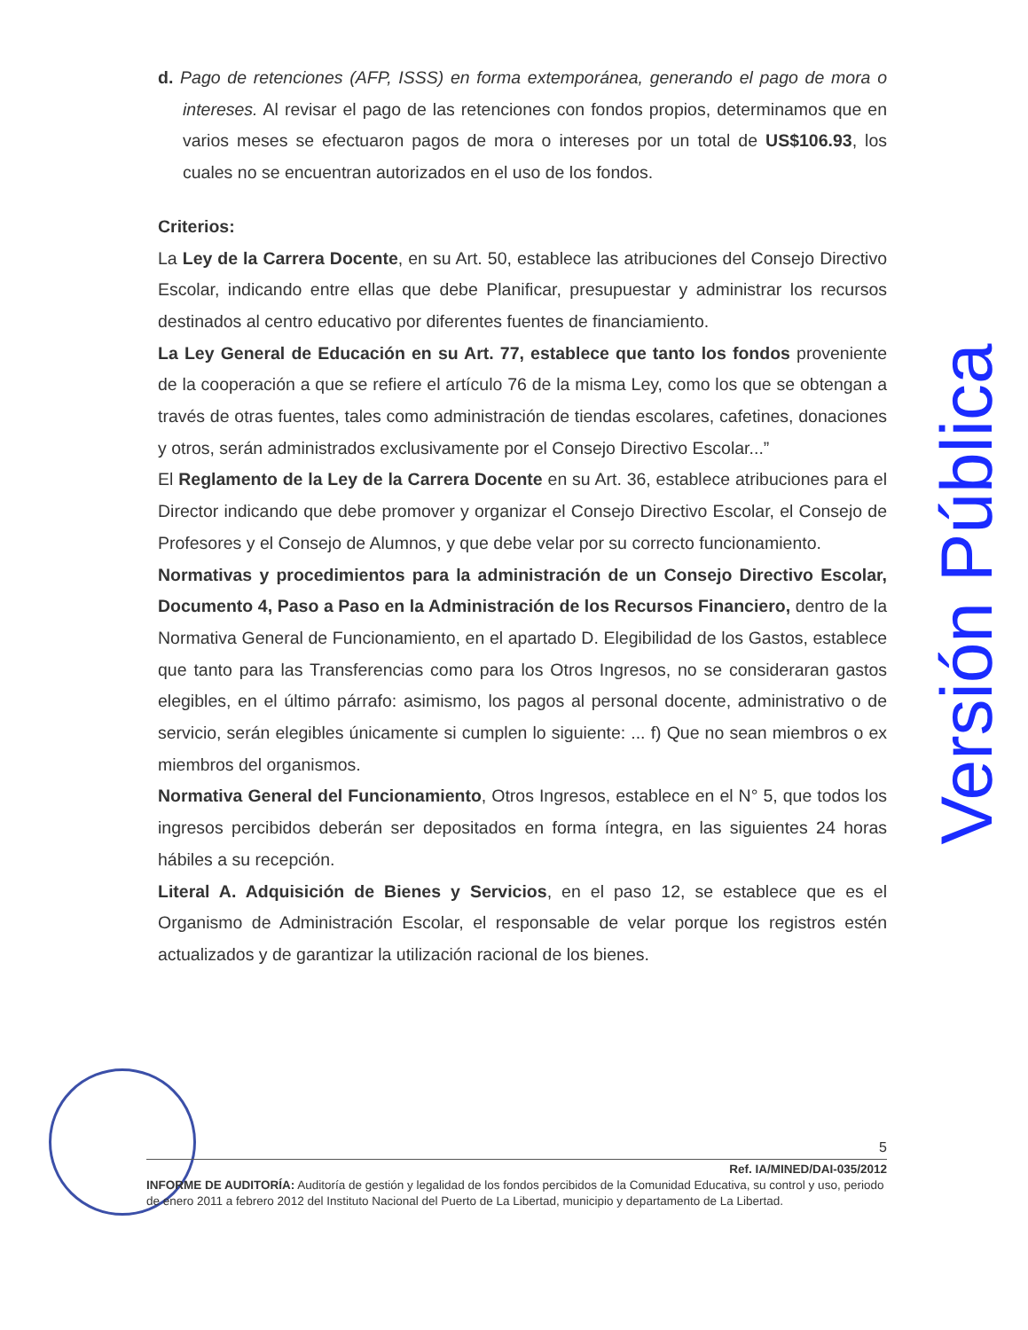d. Pago de retenciones (AFP, ISSS) en forma extemporánea, generando el pago de mora o intereses. Al revisar el pago de las retenciones con fondos propios, determinamos que en varios meses se efectuaron pagos de mora o intereses por un total de US$106.93, los cuales no se encuentran autorizados en el uso de los fondos.
Criterios:
La Ley de la Carrera Docente, en su Art. 50, establece las atribuciones del Consejo Directivo Escolar, indicando entre ellas que debe Planificar, presupuestar y administrar los recursos destinados al centro educativo por diferentes fuentes de financiamiento.
La Ley General de Educación en su Art. 77, establece que tanto los fondos proveniente de la cooperación a que se refiere el artículo 76 de la misma Ley, como los que se obtengan a través de otras fuentes, tales como administración de tiendas escolares, cafetines, donaciones y otros, serán administrados exclusivamente por el Consejo Directivo Escolar...”
El Reglamento de la Ley de la Carrera Docente en su Art. 36, establece atribuciones para el Director indicando que debe promover y organizar el Consejo Directivo Escolar, el Consejo de Profesores y el Consejo de Alumnos, y que debe velar por su correcto funcionamiento.
Normativas y procedimientos para la administración de un Consejo Directivo Escolar, Documento 4, Paso a Paso en la Administración de los Recursos Financiero, dentro de la Normativa General de Funcionamiento, en el apartado D. Elegibilidad de los Gastos, establece que tanto para las Transferencias como para los Otros Ingresos, no se consideraran gastos elegibles, en el último párrafo: asimismo, los pagos al personal docente, administrativo o de servicio, serán elegibles únicamente si cumplen lo siguiente: ... f) Que no sean miembros o ex miembros del organismos.
Normativa General del Funcionamiento, Otros Ingresos, establece en el N° 5, que todos los ingresos percibidos deberán ser depositados en forma íntegra, en las siguientes 24 horas hábiles a su recepción.
Literal A. Adquisición de Bienes y Servicios, en el paso 12, se establece que es el Organismo de Administración Escolar, el responsable de velar porque los registros estén actualizados y de garantizar la utilización racional de los bienes.
Versión Pública
5
Ref. IA/MINED/DAI-035/2012
INFORME DE AUDITORÍA: Auditoría de gestión y legalidad de los fondos percibidos de la Comunidad Educativa, su control y uso, periodo de enero 2011 a febrero 2012 del Instituto Nacional del Puerto de La Libertad, municipio y departamento de La Libertad.